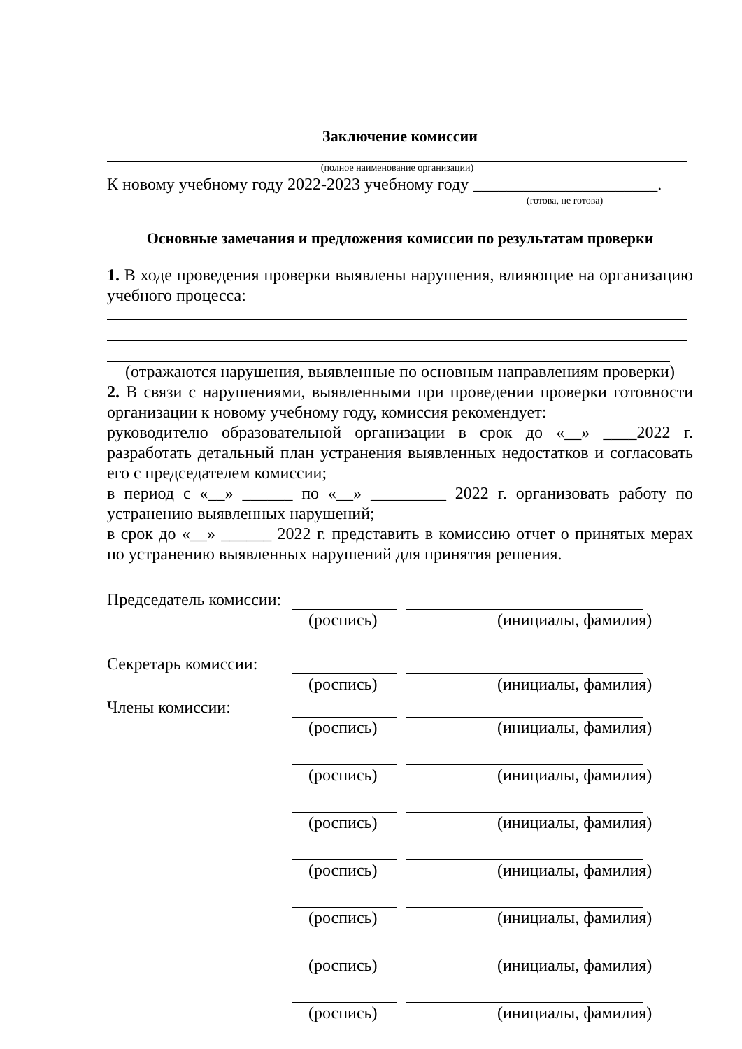Заключение комиссии
(полное наименование организации)
К новому учебному году 2022-2023 учебному году ______________________.
(готова, не готова)
Основные замечания и предложения комиссии по результатам проверки
1. В ходе проведения проверки выявлены нарушения, влияющие на организацию учебного процесса:
(отражаются нарушения, выявленные по основным направлениям проверки)
2. В связи с нарушениями, выявленными при проведении проверки готовности организации к новому учебному году, комиссия рекомендует:
руководителю образовательной организации в срок до «__» ____2022 г. разработать детальный план устранения выявленных недостатков и согласовать его с председателем комиссии;
в период с «__» ______ по «__» _________ 2022 г. организовать работу по устранению выявленных нарушений;
в срок до «__» ______ 2022 г. представить в комиссию отчет о принятых мерах по устранению выявленных нарушений для принятия решения.
Председатель комиссии:
(роспись) (инициалы, фамилия)
Секретарь комиссии:
(роспись) (инициалы, фамилия)
Члены комиссии:
(роспись) (инициалы, фамилия)
(роспись) (инициалы, фамилия)
(роспись) (инициалы, фамилия)
(роспись) (инициалы, фамилия)
(роспись) (инициалы, фамилия)
(роспись) (инициалы, фамилия)
(роспись) (инициалы, фамилия)